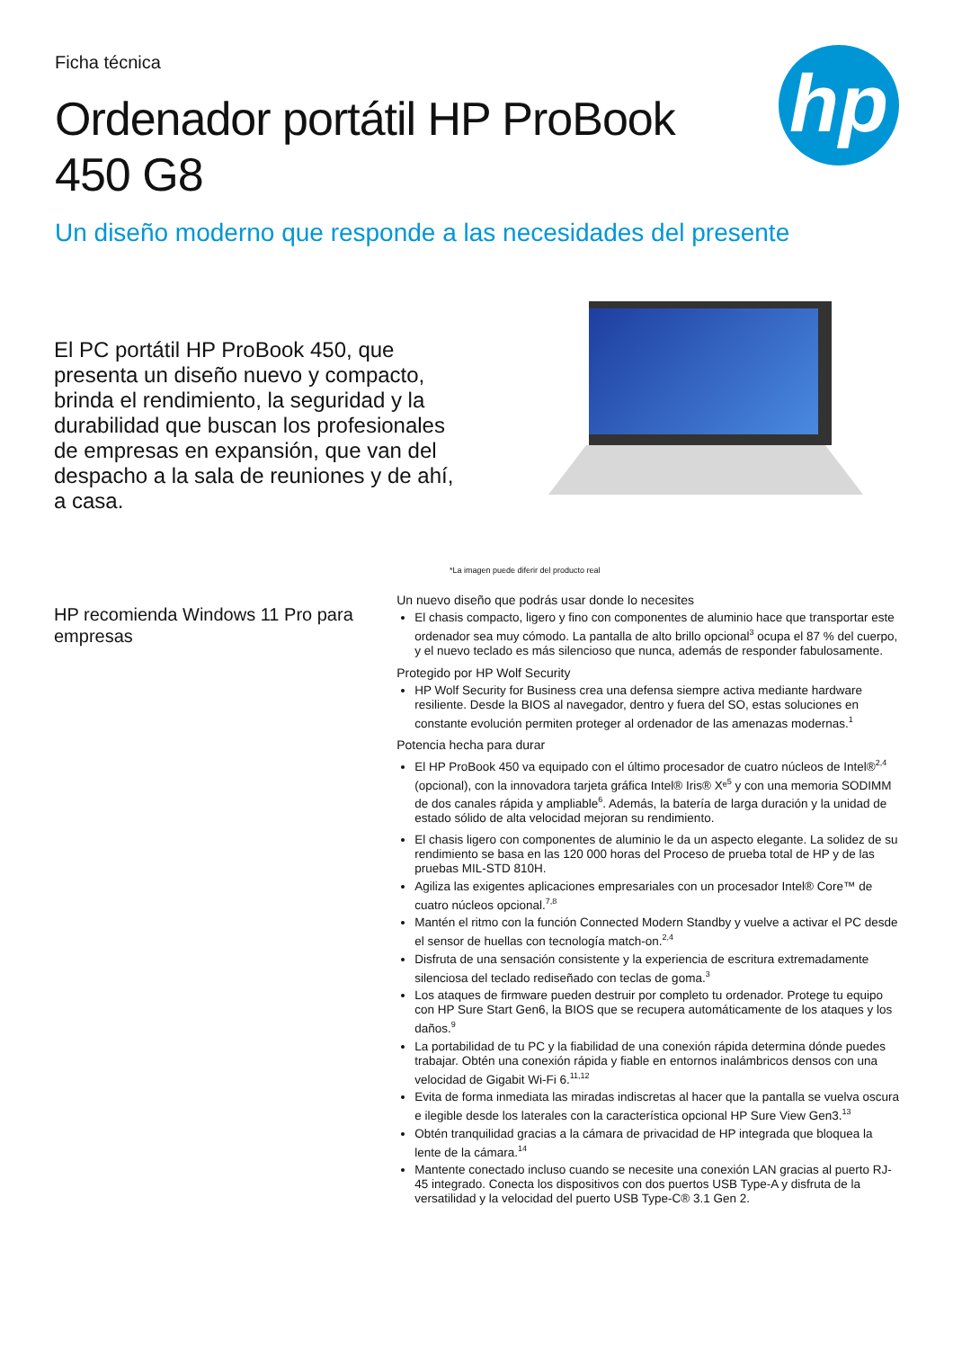Ficha técnica
Ordenador portátil HP ProBook 450 G8
hp
Un diseño moderno que responde a las necesidades del presente
El PC portátil HP ProBook 450, que presenta un diseño nuevo y compacto, brinda el rendimiento, la seguridad y la durabilidad que buscan los profesionales de empresas en expansión, que van del despacho a la sala de reuniones y de ahí, a casa.
*La imagen puede diferir del producto real
HP recomienda Windows 11 Pro para empresas
Un nuevo diseño que podrás usar donde lo necesites
El chasis compacto, ligero y fino con componentes de aluminio hace que transportar este ordenador sea muy cómodo. La pantalla de alto brillo opcional<sup>3</sup> ocupa el 87 % del cuerpo, y el nuevo teclado es más silencioso que nunca, además de responder fabulosamente.
Protegido por HP Wolf Security
HP Wolf Security for Business crea una defensa siempre activa mediante hardware resiliente. Desde la BIOS al navegador, dentro y fuera del SO, estas soluciones en constante evolución permiten proteger al ordenador de las amenazas modernas.<sup>1</sup>
Potencia hecha para durar
El HP ProBook 450 va equipado con el último procesador de cuatro núcleos de Intel®<sup>2,4</sup> (opcional), con la innovadora tarjeta gráfica Intel® Iris® Xᵉ<sup>5</sup> y con una memoria SODIMM de dos canales rápida y ampliable<sup>6</sup>. Además, la batería de larga duración y la unidad de estado sólido de alta velocidad mejoran su rendimiento.
El chasis ligero con componentes de aluminio le da un aspecto elegante. La solidez de su rendimiento se basa en las 120 000 horas del Proceso de prueba total de HP y de las pruebas MIL-STD 810H.
Agiliza las exigentes aplicaciones empresariales con un procesador Intel® Core™ de cuatro núcleos opcional.<sup>7,8</sup>
Mantén el ritmo con la función Connected Modern Standby y vuelve a activar el PC desde el sensor de huellas con tecnología match-on.<sup>2,4</sup>
Disfruta de una sensación consistente y la experiencia de escritura extremadamente silenciosa del teclado rediseñado con teclas de goma.<sup>3</sup>
Los ataques de firmware pueden destruir por completo tu ordenador. Protege tu equipo con HP Sure Start Gen6, la BIOS que se recupera automáticamente de los ataques y los daños.<sup>9</sup>
La portabilidad de tu PC y la fiabilidad de una conexión rápida determina dónde puedes trabajar. Obtén una conexión rápida y fiable en entornos inalámbricos densos con una velocidad de Gigabit Wi-Fi 6.<sup>11,12</sup>
Evita de forma inmediata las miradas indiscretas al hacer que la pantalla se vuelva oscura e ilegible desde los laterales con la característica opcional HP Sure View Gen3.<sup>13</sup>
Obtén tranquilidad gracias a la cámara de privacidad de HP integrada que bloquea la lente de la cámara.<sup>14</sup>
Mantente conectado incluso cuando se necesite una conexión LAN gracias al puerto RJ-45 integrado. Conecta los dispositivos con dos puertos USB Type-A y disfruta de la versatilidad y la velocidad del puerto USB Type-C® 3.1 Gen 2.